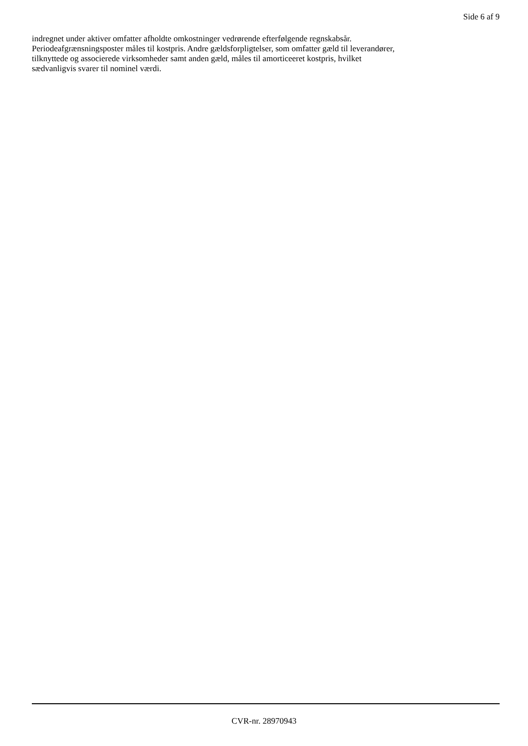Side 6 af 9
indregnet under aktiver omfatter afholdte omkostninger vedrørende efterfølgende regnskabsår.
Periodeafgrænsningsposter måles til kostpris. Andre gældsforpligtelser, som omfatter gæld til leverandører,
tilknyttede og associerede virksomheder samt anden gæld, måles til amorticeeret kostpris, hvilket
sædvanligvis svarer til nominel værdi.
CVR-nr. 28970943